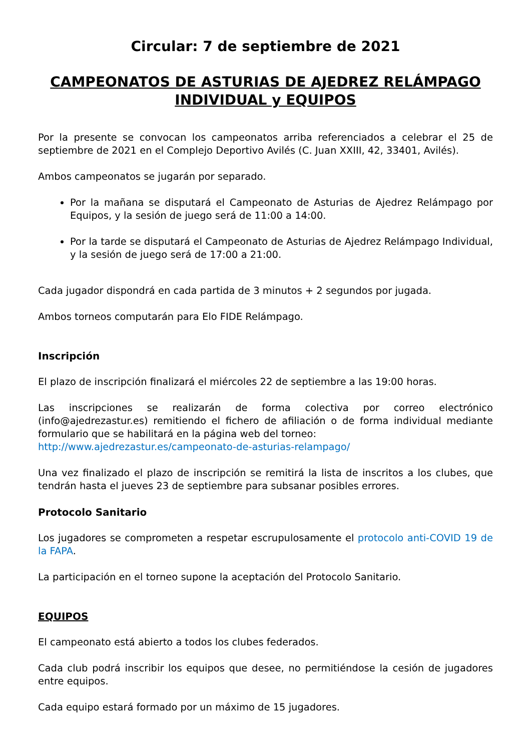Circular: 7 de septiembre de 2021
CAMPEONATOS DE ASTURIAS DE AJEDREZ RELÁMPAGO INDIVIDUAL y EQUIPOS
Por la presente se convocan los campeonatos arriba referenciados a celebrar el 25 de septiembre de 2021 en el Complejo Deportivo Avilés (C. Juan XXIII, 42, 33401, Avilés).
Ambos campeonatos se jugarán por separado.
Por la mañana se disputará el Campeonato de Asturias de Ajedrez Relámpago por Equipos, y la sesión de juego será de 11:00 a 14:00.
Por la tarde se disputará el Campeonato de Asturias de Ajedrez Relámpago Individual, y la sesión de juego será de 17:00 a 21:00.
Cada jugador dispondrá en cada partida de 3 minutos + 2 segundos por jugada.
Ambos torneos computarán para Elo FIDE Relámpago.
Inscripción
El plazo de inscripción finalizará el miércoles 22 de septiembre a las 19:00 horas.
Las inscripciones se realizarán de forma colectiva por correo electrónico (info@ajedrezastur.es) remitiendo el fichero de afiliación o de forma individual mediante formulario que se habilitará en la página web del torneo:
http://www.ajedrezastur.es/campeonato-de-asturias-relampago/
Una vez finalizado el plazo de inscripción se remitirá la lista de inscritos a los clubes, que tendrán hasta el jueves 23 de septiembre para subsanar posibles errores.
Protocolo Sanitario
Los jugadores se comprometen a respetar escrupulosamente el protocolo anti-COVID 19 de la FAPA.
La participación en el torneo supone la aceptación del Protocolo Sanitario.
EQUIPOS
El campeonato está abierto a todos los clubes federados.
Cada club podrá inscribir los equipos que desee, no permitiéndose la cesión de jugadores entre equipos.
Cada equipo estará formado por un máximo de 15 jugadores.